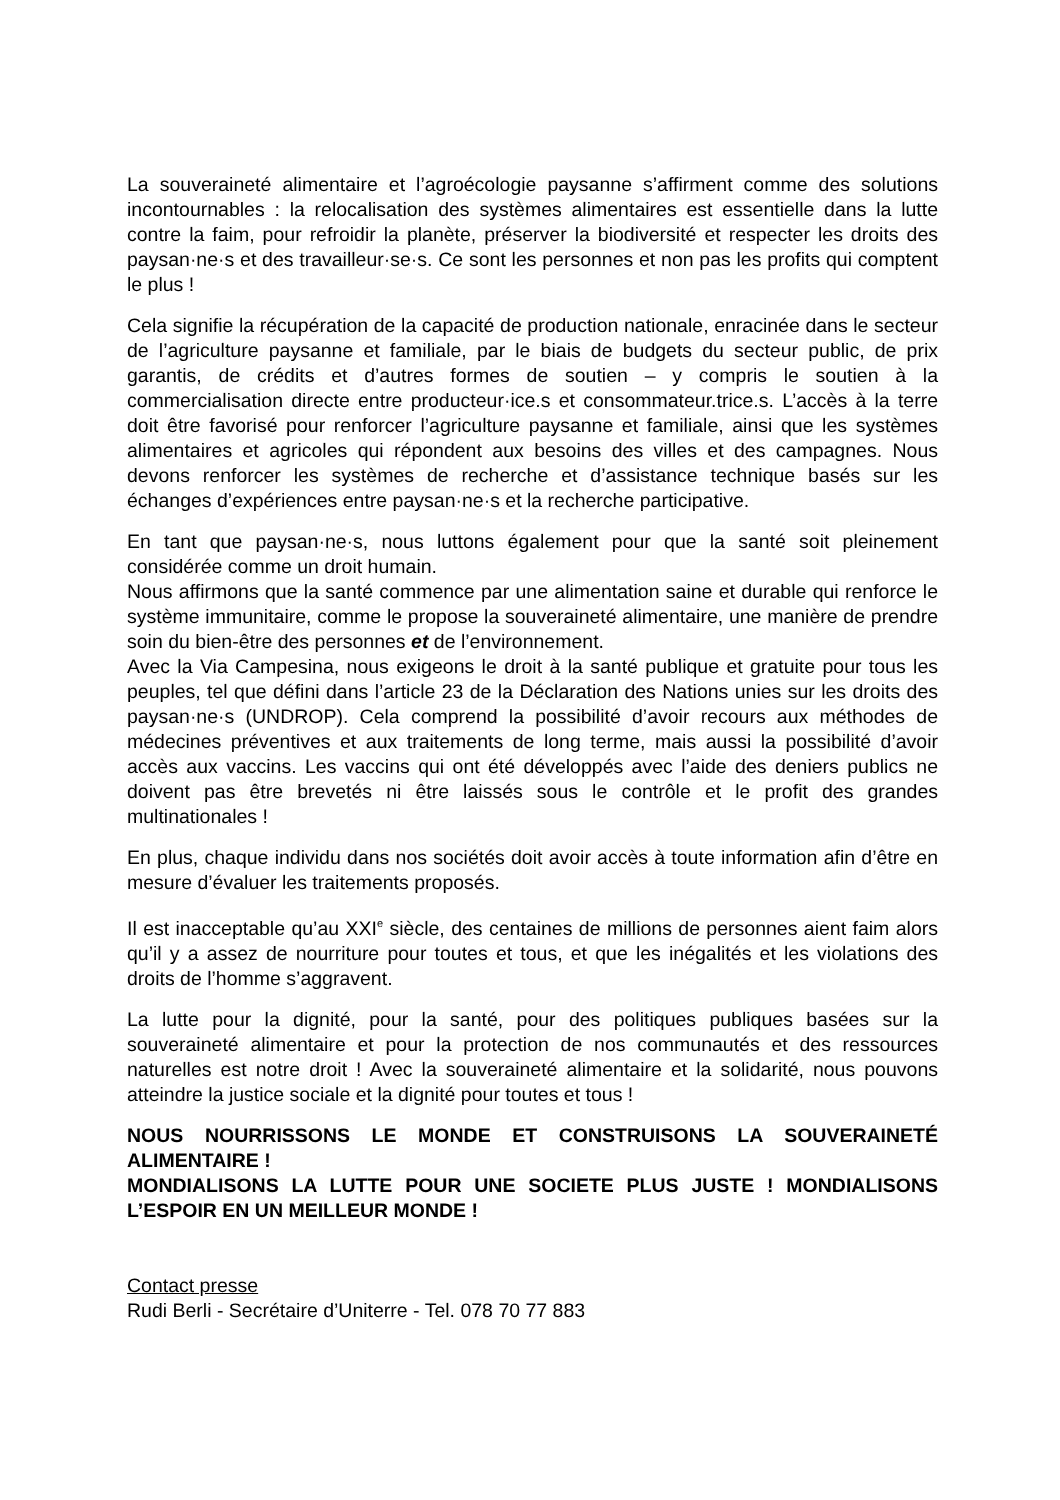La souveraineté alimentaire et l’agroécologie paysanne s’affirment comme des solutions incontournables : la relocalisation des systèmes alimentaires est essentielle dans la lutte contre la faim, pour refroidir la planète, préserver la biodiversité et respecter les droits des paysan·ne·s et des travailleur·se·s. Ce sont les personnes et non pas les profits qui comptent le plus !
Cela signifie la récupération de la capacité de production nationale, enracinée dans le secteur de l’agriculture paysanne et familiale, par le biais de budgets du secteur public, de prix garantis, de crédits et d’autres formes de soutien – y compris le soutien à la commercialisation directe entre producteur·ice.s et consommateur.trice.s. L’accès à la terre doit être favorisé pour renforcer l’agriculture paysanne et familiale, ainsi que les systèmes alimentaires et agricoles qui répondent aux besoins des villes et des campagnes. Nous devons renforcer les systèmes de recherche et d’assistance technique basés sur les échanges d’expériences entre paysan·ne·s et la recherche participative.
En tant que paysan·ne·s, nous luttons également pour que la santé soit pleinement considérée comme un droit humain.
Nous affirmons que la santé commence par une alimentation saine et durable qui renforce le système immunitaire, comme le propose la souveraineté alimentaire, une manière de prendre soin du bien-être des personnes et de l’environnement.
Avec la Via Campesina, nous exigeons le droit à la santé publique et gratuite pour tous les peuples, tel que défini dans l’article 23 de la Déclaration des Nations unies sur les droits des paysan·ne·s (UNDROP). Cela comprend la possibilité d’avoir recours aux méthodes de médecines préventives et aux traitements de long terme, mais aussi la possibilité d’avoir accès aux vaccins. Les vaccins qui ont été développés avec l’aide des deniers publics ne doivent pas être brevetés ni être laissés sous le contrôle et le profit des grandes multinationales !
En plus, chaque individu dans nos sociétés doit avoir accès à toute information afin d’être en mesure d’évaluer les traitements proposés.
Il est inacceptable qu’au XXI<sup>e</sup> siècle, des centaines de millions de personnes aient faim alors qu’il y a assez de nourriture pour toutes et tous, et que les inégalités et les violations des droits de l’homme s’aggravent.
La lutte pour la dignité, pour la santé, pour des politiques publiques basées sur la souveraineté alimentaire et pour la protection de nos communautés et des ressources naturelles est notre droit ! Avec la souveraineté alimentaire et la solidarité, nous pouvons atteindre la justice sociale et la dignité pour toutes et tous !
NOUS NOURRISSONS LE MONDE ET CONSTRUISONS LA SOUVERAINETÉ ALIMENTAIRE !
MONDIALISONS LA LUTTE POUR UNE SOCIETE PLUS JUSTE ! MONDIALISONS L’ESPOIR EN UN MEILLEUR MONDE !
Contact presse
Rudi Berli - Secrétaire d’Uniterre - Tel. 078 70 77 883